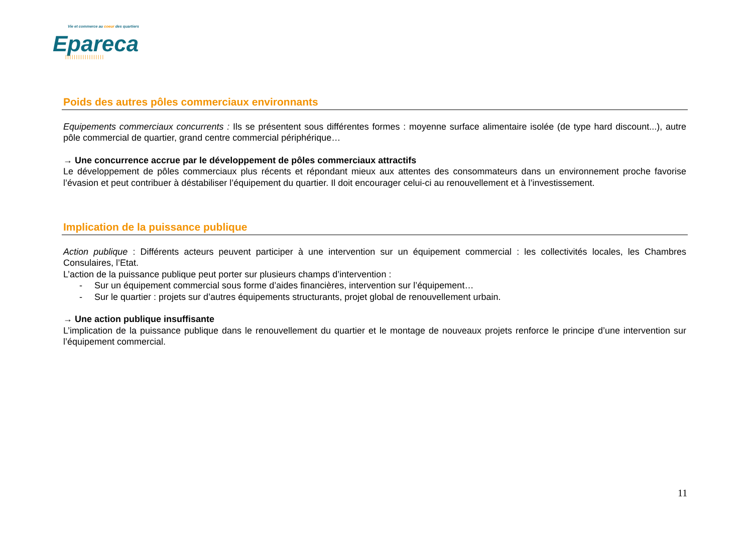Vie et commerce au coeur des quartiers
Epareca
||||||||||||||||||
Poids des autres pôles commerciaux environnants
Equipements commerciaux concurrents : Ils se présentent sous différentes formes : moyenne surface alimentaire isolée (de type hard discount...), autre pôle commercial de quartier, grand centre commercial périphérique…
→ Une concurrence accrue par le développement de pôles commerciaux attractifs
Le développement de pôles commerciaux plus récents et répondant mieux aux attentes des consommateurs dans un environnement proche favorise l’évasion et peut contribuer à déstabiliser l’équipement du quartier. Il doit encourager celui-ci au renouvellement et à l’investissement.
Implication de la puissance publique
Action publique : Différents acteurs peuvent participer à une intervention sur un équipement commercial : les collectivités locales, les Chambres Consulaires, l’Etat.
L’action de la puissance publique peut porter sur plusieurs champs d’intervention :
- Sur un équipement commercial sous forme d’aides financières, intervention sur l’équipement…
- Sur le quartier : projets sur d’autres équipements structurants, projet global de renouvellement urbain.
→ Une action publique insuffisante
L’implication de la puissance publique dans le renouvellement du quartier et le montage de nouveaux projets renforce le principe d’une intervention sur l’équipement commercial.
11